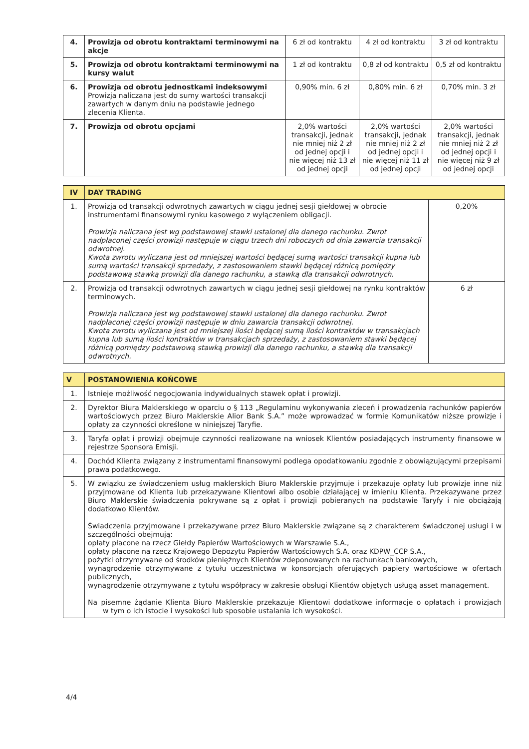| 4. | Prowizja od obrotu kontraktami terminowymi na akcje | 6 zł od kontraktu | 4 zł od kontraktu | 3 zł od kontraktu |
| 5. | Prowizja od obrotu kontraktami terminowymi na kursy walut | 1 zł od kontraktu | 0,8 zł od kontraktu | 0,5 zł od kontraktu |
| 6. | Prowizja od obrotu jednostkami indeksowymi Prowizja naliczana jest do sumy wartości transakcji zawartych w danym dniu na podstawie jednego zlecenia Klienta. | 0,90% min. 6 zł | 0,80% min. 6 zł | 0,70% min. 3 zł |
| 7. | Prowizja od obrotu opcjami | 2,0% wartości transakcji, jednak nie mniej niż 2 zł od jednej opcji i nie więcej niż 13 zł od jednej opcji | 2,0% wartości transakcji, jednak nie mniej niż 2 zł od jednej opcji i nie więcej niż 11 zł od jednej opcji | 2,0% wartości transakcji, jednak nie mniej niż 2 zł od jednej opcji i nie więcej niż 9 zł od jednej opcji |
| IV | DAY TRADING | |
| 1. | Prowizja od transakcji odwrotnych zawartych w ciągu jednej sesji giełdowej w obrocie instrumentami finansowymi rynku kasowego z wyłączeniem obligacji. Prowizja naliczana jest wg podstawowej stawki ustalonej dla danego rachunku. Zwrot nadpłaconej części prowizji następuje w ciągu trzech dni roboczych od dnia zawarcia transakcji odwrotnej. Kwota zwrotu wyliczana jest od mniejszej wartości będącej sumą wartości transakcji kupna lub sumą wartości transakcji sprzedaży, z zastosowaniem stawki będącej różnicą pomiędzy podstawową stawką prowizji dla danego rachunku, a stawką dla transakcji odwrotnych. | 0,20% |
| 2. | Prowizja od transakcji odwrotnych zawartych w ciągu jednej sesji giełdowej na rynku kontraktów terminowych. Prowizja naliczana jest wg podstawowej stawki ustalonej dla danego rachunku. Zwrot nadpłaconej części prowizji następuje w dniu zawarcia transakcji odwrotnej. Kwota zwrotu wyliczana jest od mniejszej ilości będącej sumą ilości kontraktów w transakcjach kupna lub sumą ilości kontraktów w transakcjach sprzedaży, z zastosowaniem stawki będącej różnicą pomiędzy podstawową stawką prowizji dla danego rachunku, a stawką dla transakcji odwrotnych. | 6 zł |
| V | POSTANOWIENIA KOŃCOWE |
| 1. | Istnieje możliwość negocjowania indywidualnych stawek opłat i prowizji. |
| 2. | Dyrektor Biura Maklerskiego w oparciu o § 113 „Regulaminu wykonywania zleceń i prowadzenia rachunków papierów wartościowych przez Biuro Maklerskie Alior Bank S.A.” może wprowadzać w formie Komunikatów niższe prowizje i opłaty za czynności określone w niniejszej Taryfie. |
| 3. | Taryfa opłat i prowizji obejmuje czynności realizowane na wniosek Klientów posiadających instrumenty finansowe w rejestrze Sponsora Emisji. |
| 4. | Dochód Klienta związany z instrumentami finansowymi podlega opodatkowaniu zgodnie z obowiązującymi przepisami prawa podatkowego. |
| 5. | W związku ze świadczeniem usług maklerskich Biuro Maklerskie przyjmuje i przekazuje opłaty lub prowizje inne niż przyjmowane od Klienta lub przekazywane Klientowi albo osobie działającej w imieniu Klienta. Przekazywane przez Biuro Maklerskie świadczenia pokrywane są z opłat i prowizji pobieranych na podstawie Taryfy i nie obciążają dodatkowo Klientów. Świadczenia przyjmowane i przekazywane przez Biuro Maklerskie związane są z charakterem świadczonej usługi i w szczególności obejmują: opłaty płacone na rzecz Giełdy Papierów Wartościowych w Warszawie S.A., opłaty płacone na rzecz Krajowego Depozytu Papierów Wartościowych S.A. oraz KDPW_CCP S.A., pożytki otrzymywane od środków pieniężnych Klientów zdeponowanych na rachunkach bankowych, wynagrodzenie otrzymywane z tytułu uczestnictwa w konsorcjach oferujących papiery wartościowe w ofertach publicznych, wynagrodzenie otrzymywane z tytułu współpracy w zakresie obsługi Klientów objętych usługą asset management. Na pisemne żądanie Klienta Biuro Maklerskie przekazuje Klientowi dodatkowe informacje o opłatach i prowizjach w tym o ich istocie i wysokości lub sposobie ustalania ich wysokości. |
4/4